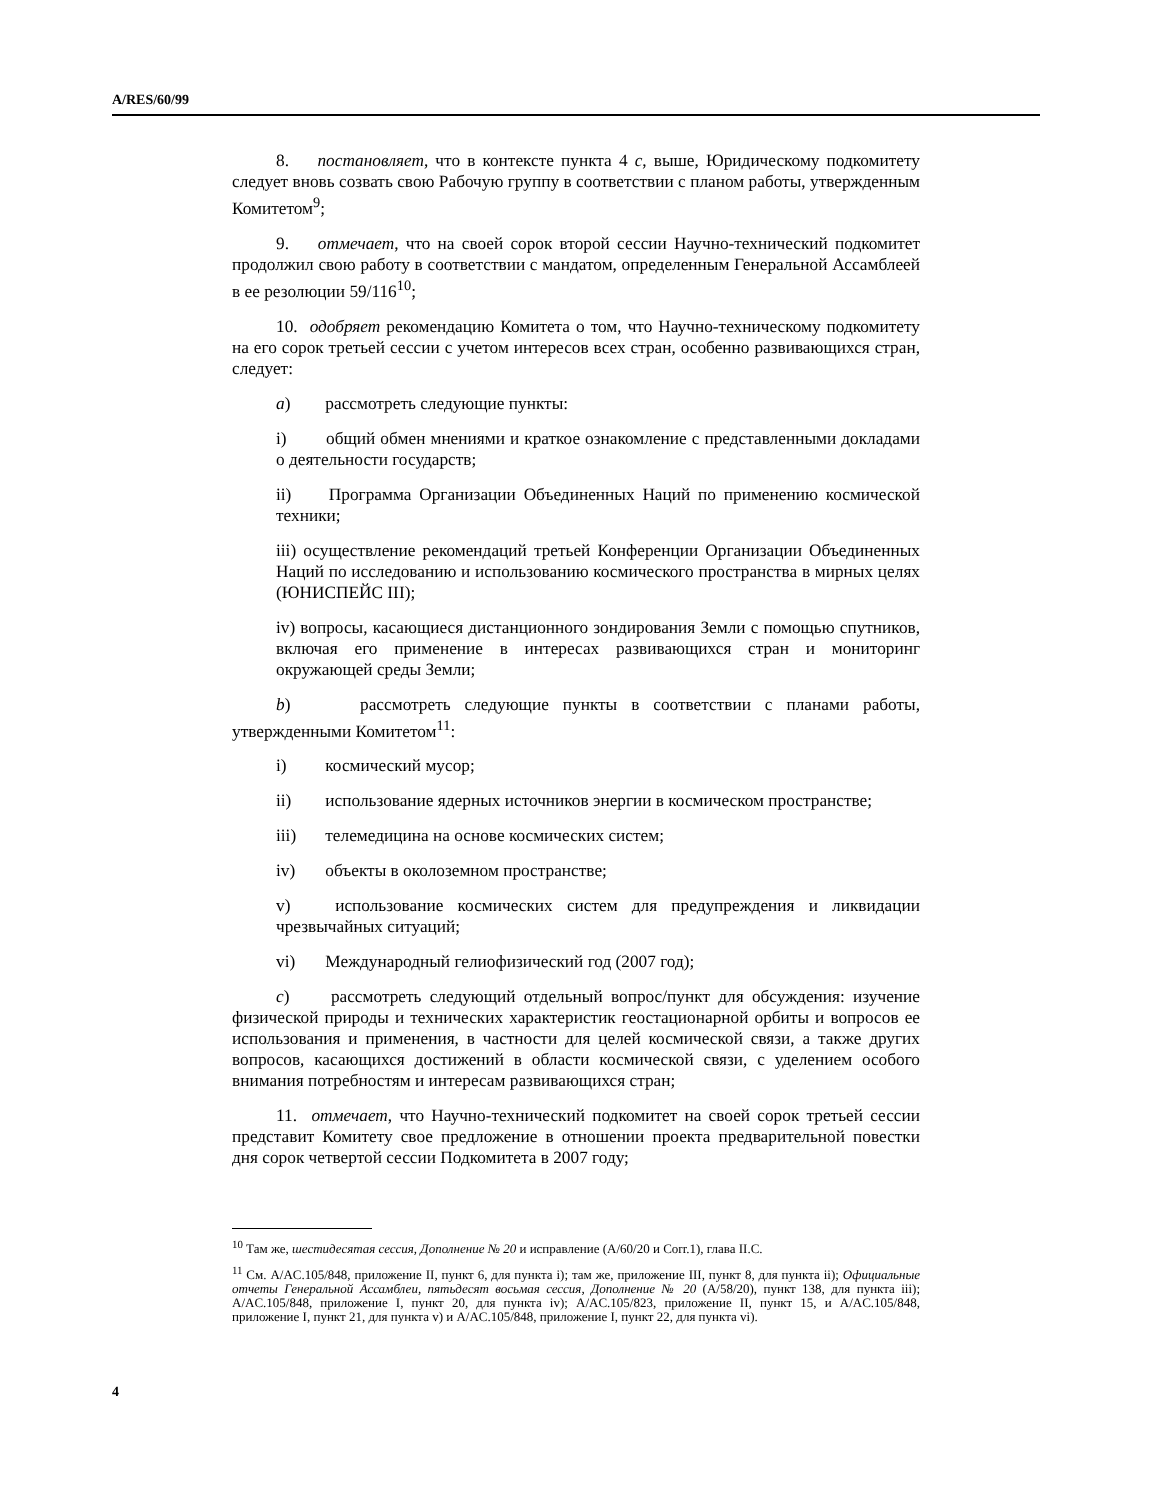A/RES/60/99
8. постановляет, что в контексте пункта 4 c, выше, Юридическому подкомитету следует вновь созвать свою Рабочую группу в соответствии с планом работы, утвержденным Комитетом<sup>9</sup>;
9. отмечает, что на своей сорок второй сессии Научно-технический подкомитет продолжил свою работу в соответствии с мандатом, определенным Генеральной Ассамблеей в ее резолюции 59/116<sup>10</sup>;
10. одобряет рекомендацию Комитета о том, что Научно-техническому подкомитету на его сорок третьей сессии с учетом интересов всех стран, особенно развивающихся стран, следует:
a) рассмотреть следующие пункты:
i) общий обмен мнениями и краткое ознакомление с представленными докладами о деятельности государств;
ii) Программа Организации Объединенных Наций по применению космической техники;
iii) осуществление рекомендаций третьей Конференции Организации Объединенных Наций по исследованию и использованию космического пространства в мирных целях (ЮНИСПЕЙС III);
iv) вопросы, касающиеся дистанционного зондирования Земли с помощью спутников, включая его применение в интересах развивающихся стран и мониторинг окружающей среды Земли;
b) рассмотреть следующие пункты в соответствии с планами работы, утвержденными Комитетом<sup>11</sup>:
i) космический мусор;
ii) использование ядерных источников энергии в космическом пространстве;
iii) телемедицина на основе космических систем;
iv) объекты в околоземном пространстве;
v) использование космических систем для предупреждения и ликвидации чрезвычайных ситуаций;
vi) Международный гелиофизический год (2007 год);
c) рассмотреть следующий отдельный вопрос/пункт для обсуждения: изучение физической природы и технических характеристик геостационарной орбиты и вопросов ее использования и применения, в частности для целей космической связи, а также других вопросов, касающихся достижений в области космической связи, с уделением особого внимания потребностям и интересам развивающихся стран;
11. отмечает, что Научно-технический подкомитет на своей сорок третьей сессии представит Комитету свое предложение в отношении проекта предварительной повестки дня сорок четвертой сессии Подкомитета в 2007 году;
<sup>10</sup> Там же, шестидесятая сессия, Дополнение № 20 и исправление (A/60/20 и Corr.1), глава II.C.
<sup>11</sup> См. A/AC.105/848, приложение II, пункт 6, для пункта i); там же, приложение III, пункт 8, для пункта ii); Официальные отчеты Генеральной Ассамблеи, пятьдесят восьмая сессия, Дополнение № 20 (A/58/20), пункт 138, для пункта iii); A/AC.105/848, приложение I, пункт 20, для пункта iv); A/AC.105/823, приложение II, пункт 15, и A/AC.105/848, приложение I, пункт 21, для пункта v) и A/AC.105/848, приложение I, пункт 22, для пункта vi).
4